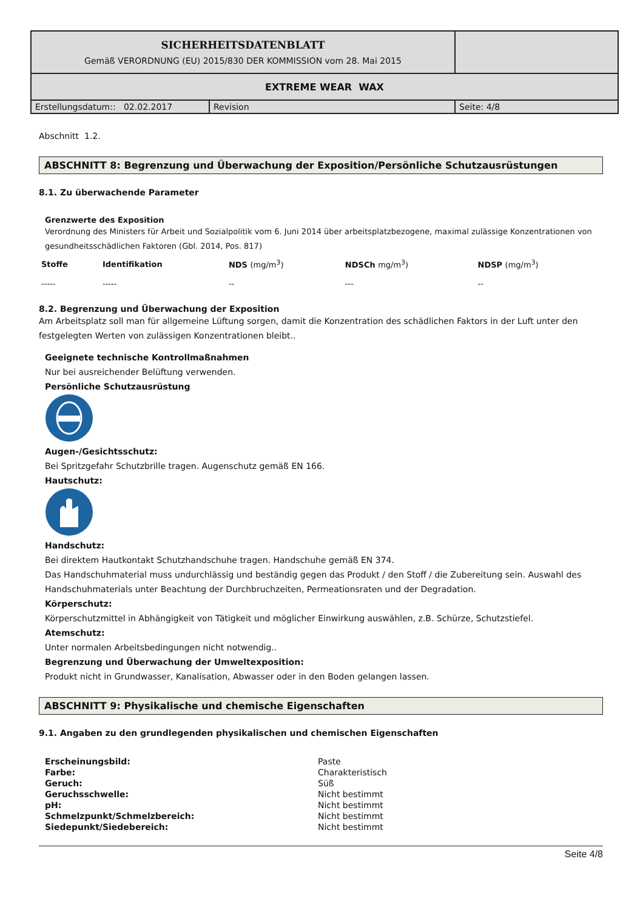| SICHERHEITSDATENBLATT Gemäß VERORDNUNG (EU) 2015/830 DER KOMMISSION vom 28. Mai 2015 | | |
| EXTREME WEAR WAX | | |
| Erstellungsdatum:: 02.02.2017 | Revision | Seite: 4/8 |
Abschnitt 1.2.
ABSCHNITT 8: Begrenzung und Überwachung der Exposition/Persönliche Schutzausrüstungen
8.1. Zu überwachende Parameter
Grenzwerte des Exposition
Verordnung des Ministers für Arbeit und Sozialpolitik vom 6. Juni 2014 über arbeitsplatzbezogene, maximal zulässige Konzentrationen von gesundheitsschädlichen Faktoren (Gbl. 2014, Pos. 817)
| Stoffe | Identifikation | NDS (mg/m<sup>3</sup>) | NDSCh mg/m<sup>3</sup>) | NDSP (mg/m<sup>3</sup>) |
| --- | --- | --- | --- | --- |
| ----- | ----- | -- | --- | -- |
8.2. Begrenzung und Überwachung der Exposition
Am Arbeitsplatz soll man für allgemeine Lüftung sorgen, damit die Konzentration des schädlichen Faktors in der Luft unter den festgelegten Werten von zulässigen Konzentrationen bleibt..
Geeignete technische Kontrollmaßnahmen
Nur bei ausreichender Belüftung verwenden.
Persönliche Schutzausrüstung
Augen-/Gesichtsschutz:
Bei Spritzgefahr Schutzbrille tragen. Augenschutz gemäß EN 166.
Hautschutz:
Handschutz:
Bei direktem Hautkontakt Schutzhandschuhe tragen. Handschuhe gemäß EN 374.
Das Handschuhmaterial muss undurchlässig und beständig gegen das Produkt / den Stoff / die Zubereitung sein. Auswahl des Handschuhmaterials unter Beachtung der Durchbruchzeiten, Permeationsraten und der Degradation.
Körperschutz:
Körperschutzmittel in Abhängigkeit von Tätigkeit und möglicher Einwirkung auswählen, z.B. Schürze, Schutzstiefel.
Atemschutz:
Unter normalen Arbeitsbedingungen nicht notwendig..
Begrenzung und Überwachung der Umweltexposition:
Produkt nicht in Grundwasser, Kanalisation, Abwasser oder in den Boden gelangen lassen.
ABSCHNITT 9: Physikalische und chemische Eigenschaften
9.1. Angaben zu den grundlegenden physikalischen und chemischen Eigenschaften
| Erscheinungsbild: | Paste |
| Farbe: | Charakteristisch |
| Geruch: | Süß |
| Geruchsschwelle: | Nicht bestimmt |
| pH: | Nicht bestimmt |
| Schmelzpunkt/Schmelzbereich: | Nicht bestimmt |
| Siedepunkt/Siedebereich: | Nicht bestimmt |
Seite 4/8